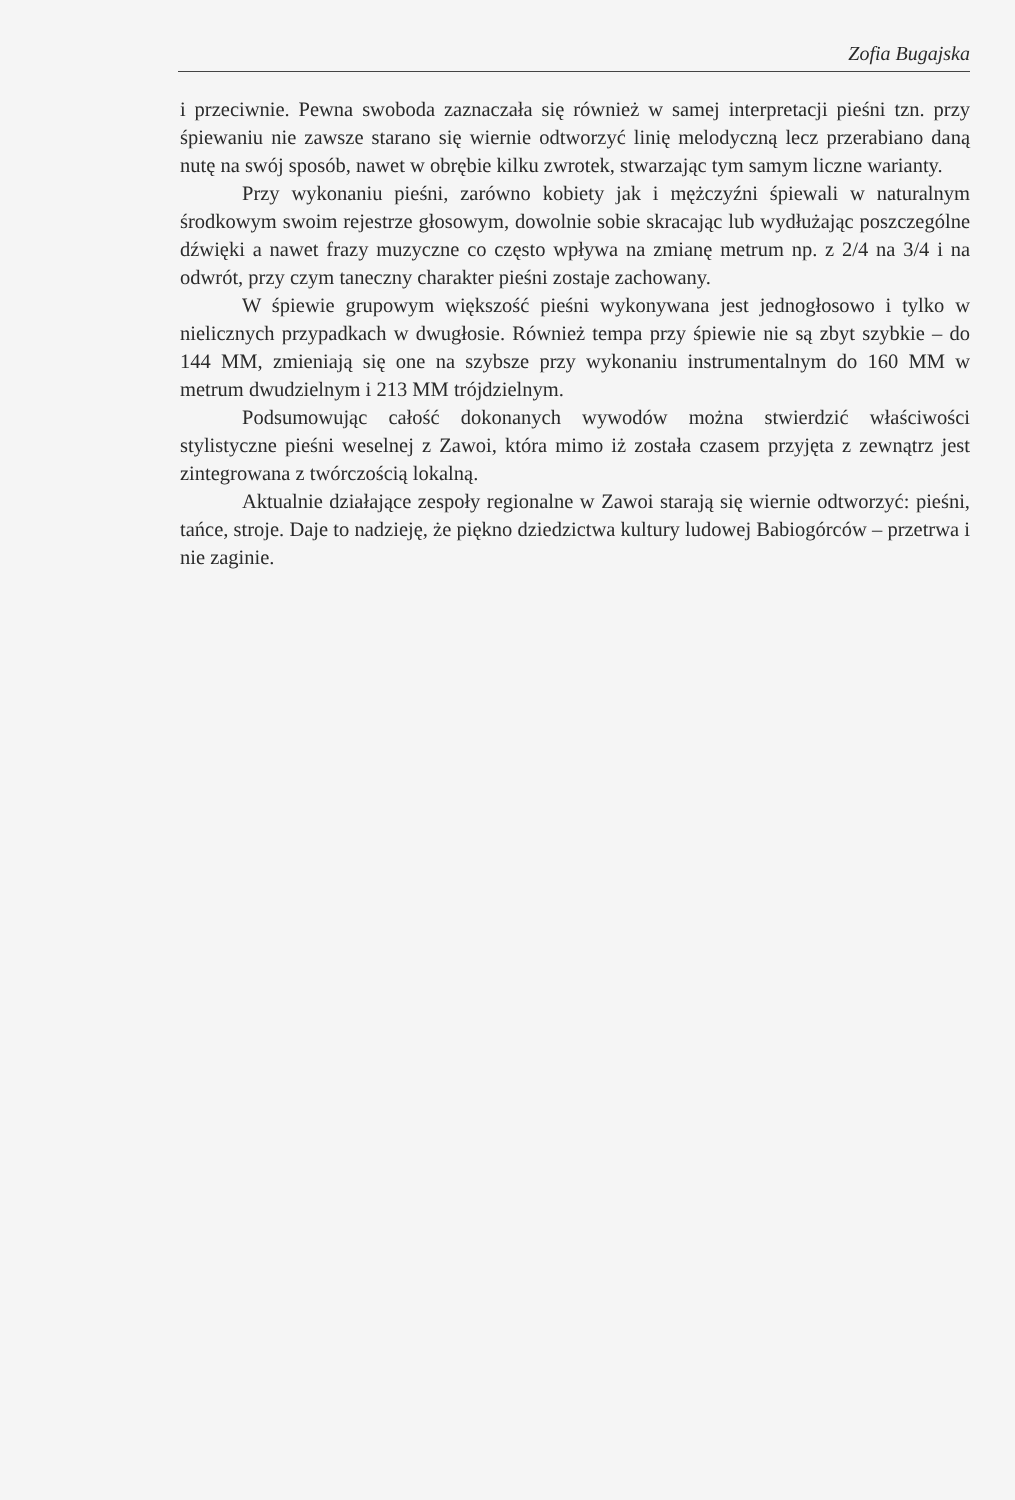Zofia Bugajska
i przeciwnie. Pewna swoboda zaznaczała się również w samej interpretacji pieśni tzn. przy śpiewaniu nie zawsze starano się wiernie odtworzyć linię melodyczną lecz przerabiano daną nutę na swój sposób, nawet w obrębie kilku zwrotek, stwarzając tym samym liczne warianty.
Przy wykonaniu pieśni, zarówno kobiety jak i mężczyźni śpiewali w naturalnym środkowym swoim rejestrze głosowym, dowolnie sobie skracając lub wydłużając poszczególne dźwięki a nawet frazy muzyczne co często wpływa na zmianę metrum np. z 2/4 na 3/4 i na odwrót, przy czym taneczny charakter pieśni zostaje zachowany.
W śpiewie grupowym większość pieśni wykonywana jest jednogłosowo i tylko w nielicznych przypadkach w dwugłosie. Również tempa przy śpiewie nie są zbyt szybkie – do 144 MM, zmieniają się one na szybsze przy wykonaniu instrumentalnym do 160 MM w metrum dwudzielnym i 213 MM trójdzielnym.
Podsumowując całość dokonanych wywodów można stwierdzić właściwości stylistyczne pieśni weselnej z Zawoi, która mimo iż została czasem przyjęta z zewnątrz jest zintegrowana z twórczością lokalną.
Aktualnie działające zespoły regionalne w Zawoi starają się wiernie odtworzyć: pieśni, tańce, stroje. Daje to nadzieję, że piękno dziedzictwa kultury ludowej Babiogórców – przetrwa i nie zaginie.